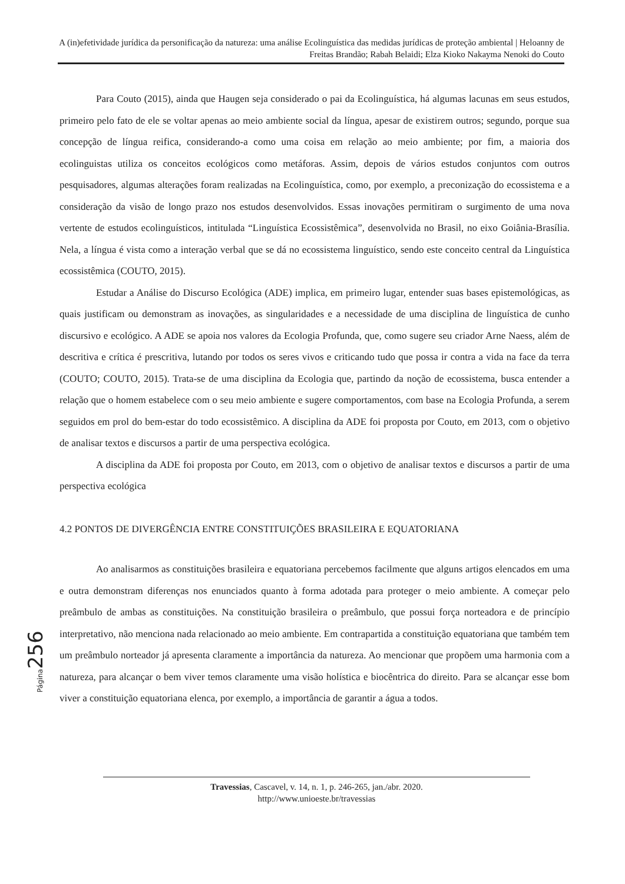A (in)efetividade jurídica da personificação da natureza: uma análise Ecolinguística das medidas jurídicas de proteção ambiental | Heloanny de Freitas Brandão; Rabah Belaidi; Elza Kioko Nakayma Nenoki do Couto
Para Couto (2015), ainda que Haugen seja considerado o pai da Ecolinguística, há algumas lacunas em seus estudos, primeiro pelo fato de ele se voltar apenas ao meio ambiente social da língua, apesar de existirem outros; segundo, porque sua concepção de língua reifica, considerando-a como uma coisa em relação ao meio ambiente; por fim, a maioria dos ecolinguistas utiliza os conceitos ecológicos como metáforas. Assim, depois de vários estudos conjuntos com outros pesquisadores, algumas alterações foram realizadas na Ecolinguística, como, por exemplo, a preconização do ecossistema e a consideração da visão de longo prazo nos estudos desenvolvidos. Essas inovações permitiram o surgimento de uma nova vertente de estudos ecolinguísticos, intitulada “Linguística Ecossistêmica”, desenvolvida no Brasil, no eixo Goiânia-Brasília. Nela, a língua é vista como a interação verbal que se dá no ecossistema linguístico, sendo este conceito central da Linguística ecossistêmica (COUTO, 2015).
Estudar a Análise do Discurso Ecológica (ADE) implica, em primeiro lugar, entender suas bases epistemológicas, as quais justificam ou demonstram as inovações, as singularidades e a necessidade de uma disciplina de linguística de cunho discursivo e ecológico. A ADE se apoia nos valores da Ecologia Profunda, que, como sugere seu criador Arne Naess, além de descritiva e crítica é prescritiva, lutando por todos os seres vivos e criticando tudo que possa ir contra a vida na face da terra (COUTO; COUTO, 2015). Trata-se de uma disciplina da Ecologia que, partindo da noção de ecossistema, busca entender a relação que o homem estabelece com o seu meio ambiente e sugere comportamentos, com base na Ecologia Profunda, a serem seguidos em prol do bem-estar do todo ecossistêmico. A disciplina da ADE foi proposta por Couto, em 2013, com o objetivo de analisar textos e discursos a partir de uma perspectiva ecológica.
A disciplina da ADE foi proposta por Couto, em 2013, com o objetivo de analisar textos e discursos a partir de uma perspectiva ecológica
4.2 PONTOS DE DIVERGÊNCIA ENTRE CONSTITUIÇÕES BRASILEIRA E EQUATORIANA
Ao analisarmos as constituições brasileira e equatoriana percebemos facilmente que alguns artigos elencados em uma e outra demonstram diferenças nos enunciados quanto à forma adotada para proteger o meio ambiente. A começar pelo preâmbulo de ambas as constituições. Na constituição brasileira o preâmbulo, que possui força norteadora e de princípio interpretativo, não menciona nada relacionado ao meio ambiente. Em contrapartida a constituição equatoriana que também tem um preâmbulo norteador já apresenta claramente a importância da natureza. Ao mencionar que propõem uma harmonia com a natureza, para alcançar o bem viver temos claramente uma visão holística e biocêntrica do direito. Para se alcançar esse bom viver a constituição equatoriana elenca, por exemplo, a importância de garantir a água a todos.
Página 256
Travessias, Cascavel, v. 14, n. 1, p. 246-265, jan./abr. 2020.
http://www.unioeste.br/travessias